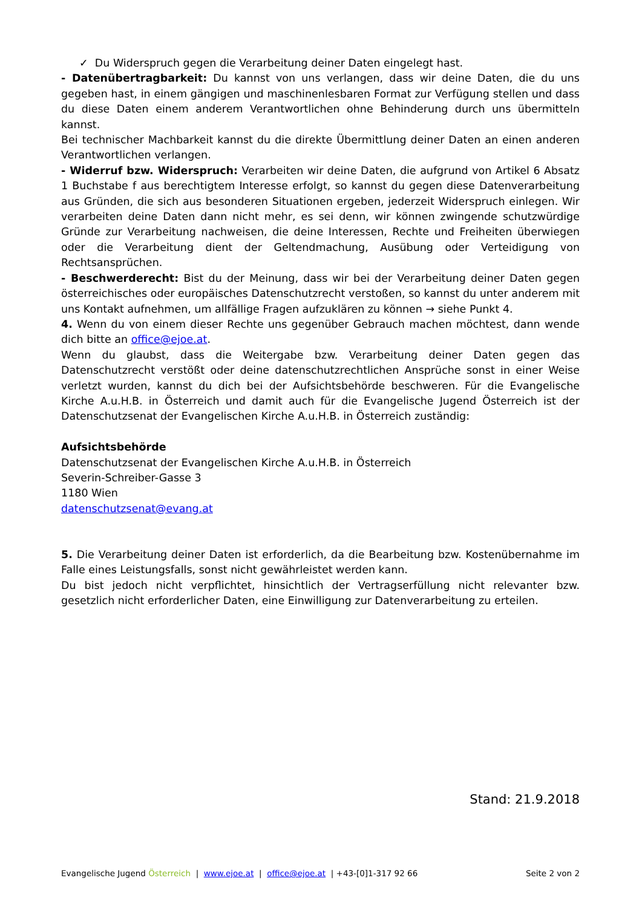✓ Du Widerspruch gegen die Verarbeitung deiner Daten eingelegt hast.
- Datenübertragbarkeit: Du kannst von uns verlangen, dass wir deine Daten, die du uns gegeben hast, in einem gängigen und maschinenlesbaren Format zur Verfügung stellen und dass du diese Daten einem anderem Verantwortlichen ohne Behinderung durch uns übermitteln kannst.
Bei technischer Machbarkeit kannst du die direkte Übermittlung deiner Daten an einen anderen Verantwortlichen verlangen.
- Widerruf bzw. Widerspruch: Verarbeiten wir deine Daten, die aufgrund von Artikel 6 Absatz 1 Buchstabe f aus berechtigtem Interesse erfolgt, so kannst du gegen diese Datenverarbeitung aus Gründen, die sich aus besonderen Situationen ergeben, jederzeit Widerspruch einlegen. Wir verarbeiten deine Daten dann nicht mehr, es sei denn, wir können zwingende schutzwürdige Gründe zur Verarbeitung nachweisen, die deine Interessen, Rechte und Freiheiten überwiegen oder die Verarbeitung dient der Geltendmachung, Ausübung oder Verteidigung von Rechtsansprüchen.
- Beschwerderecht: Bist du der Meinung, dass wir bei der Verarbeitung deiner Daten gegen österreichisches oder europäisches Datenschutzrecht verstoßen, so kannst du unter anderem mit uns Kontakt aufnehmen, um allfällige Fragen aufzuklären zu können → siehe Punkt 4.
4. Wenn du von einem dieser Rechte uns gegenüber Gebrauch machen möchtest, dann wende dich bitte an office@ejoe.at.
Wenn du glaubst, dass die Weitergabe bzw. Verarbeitung deiner Daten gegen das Datenschutzrecht verstößt oder deine datenschutzrechtlichen Ansprüche sonst in einer Weise verletzt wurden, kannst du dich bei der Aufsichtsbehörde beschweren. Für die Evangelische Kirche A.u.H.B. in Österreich und damit auch für die Evangelische Jugend Österreich ist der Datenschutzsenat der Evangelischen Kirche A.u.H.B. in Österreich zuständig:
Aufsichtsbehörde
Datenschutzsenat der Evangelischen Kirche A.u.H.B. in Österreich
Severin-Schreiber-Gasse 3
1180 Wien
datenschutzsenat@evang.at
5. Die Verarbeitung deiner Daten ist erforderlich, da die Bearbeitung bzw. Kostenübernahme im Falle eines Leistungsfalls, sonst nicht gewährleistet werden kann.
Du bist jedoch nicht verpflichtet, hinsichtlich der Vertragserfüllung nicht relevanter bzw. gesetzlich nicht erforderlicher Daten, eine Einwilligung zur Datenverarbeitung zu erteilen.
Stand: 21.9.2018
Evangelische Jugend Österreich | www.ejoe.at | office@ejoe.at | +43-[0]1-317 92 66 Seite 2 von 2